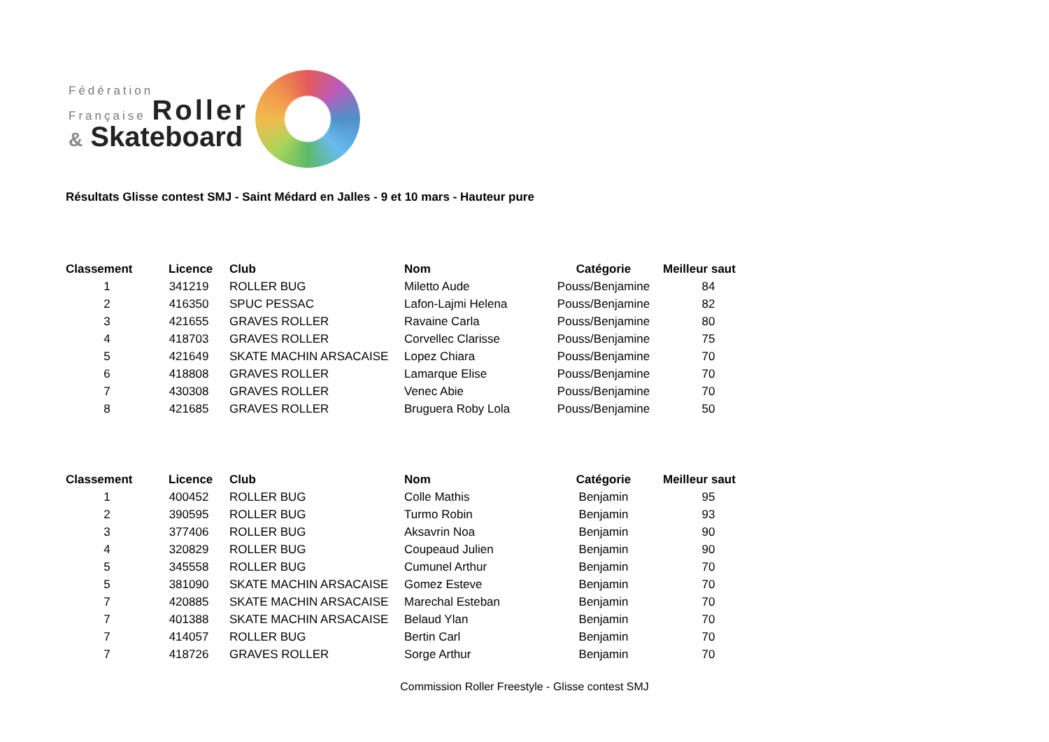Fédération
Française Roller
& Skateboard
Résultats Glisse contest SMJ - Saint Médard en Jalles - 9 et 10 mars - Hauteur pure
| Classement | Licence | Club | Nom | Catégorie | Meilleur saut |
| --- | --- | --- | --- | --- | --- |
| 1 | 341219 | ROLLER BUG | Miletto Aude | Pouss/Benjamine | 84 |
| 2 | 416350 | SPUC PESSAC | Lafon-Lajmi Helena | Pouss/Benjamine | 82 |
| 3 | 421655 | GRAVES ROLLER | Ravaine Carla | Pouss/Benjamine | 80 |
| 4 | 418703 | GRAVES ROLLER | Corvellec Clarisse | Pouss/Benjamine | 75 |
| 5 | 421649 | SKATE MACHIN ARSACAISE | Lopez Chiara | Pouss/Benjamine | 70 |
| 6 | 418808 | GRAVES ROLLER | Lamarque Elise | Pouss/Benjamine | 70 |
| 7 | 430308 | GRAVES ROLLER | Venec Abie | Pouss/Benjamine | 70 |
| 8 | 421685 | GRAVES ROLLER | Bruguera Roby Lola | Pouss/Benjamine | 50 |
| Classement | Licence | Club | Nom | Catégorie | Meilleur saut |
| --- | --- | --- | --- | --- | --- |
| 1 | 400452 | ROLLER BUG | Colle Mathis | Benjamin | 95 |
| 2 | 390595 | ROLLER BUG | Turmo Robin | Benjamin | 93 |
| 3 | 377406 | ROLLER BUG | Aksavrin Noa | Benjamin | 90 |
| 4 | 320829 | ROLLER BUG | Coupeaud Julien | Benjamin | 90 |
| 5 | 345558 | ROLLER BUG | Cumunel Arthur | Benjamin | 70 |
| 5 | 381090 | SKATE MACHIN ARSACAISE | Gomez Esteve | Benjamin | 70 |
| 7 | 420885 | SKATE MACHIN ARSACAISE | Marechal Esteban | Benjamin | 70 |
| 7 | 401388 | SKATE MACHIN ARSACAISE | Belaud Ylan | Benjamin | 70 |
| 7 | 414057 | ROLLER BUG | Bertin Carl | Benjamin | 70 |
| 7 | 418726 | GRAVES ROLLER | Sorge Arthur | Benjamin | 70 |
Commission Roller Freestyle - Glisse contest SMJ